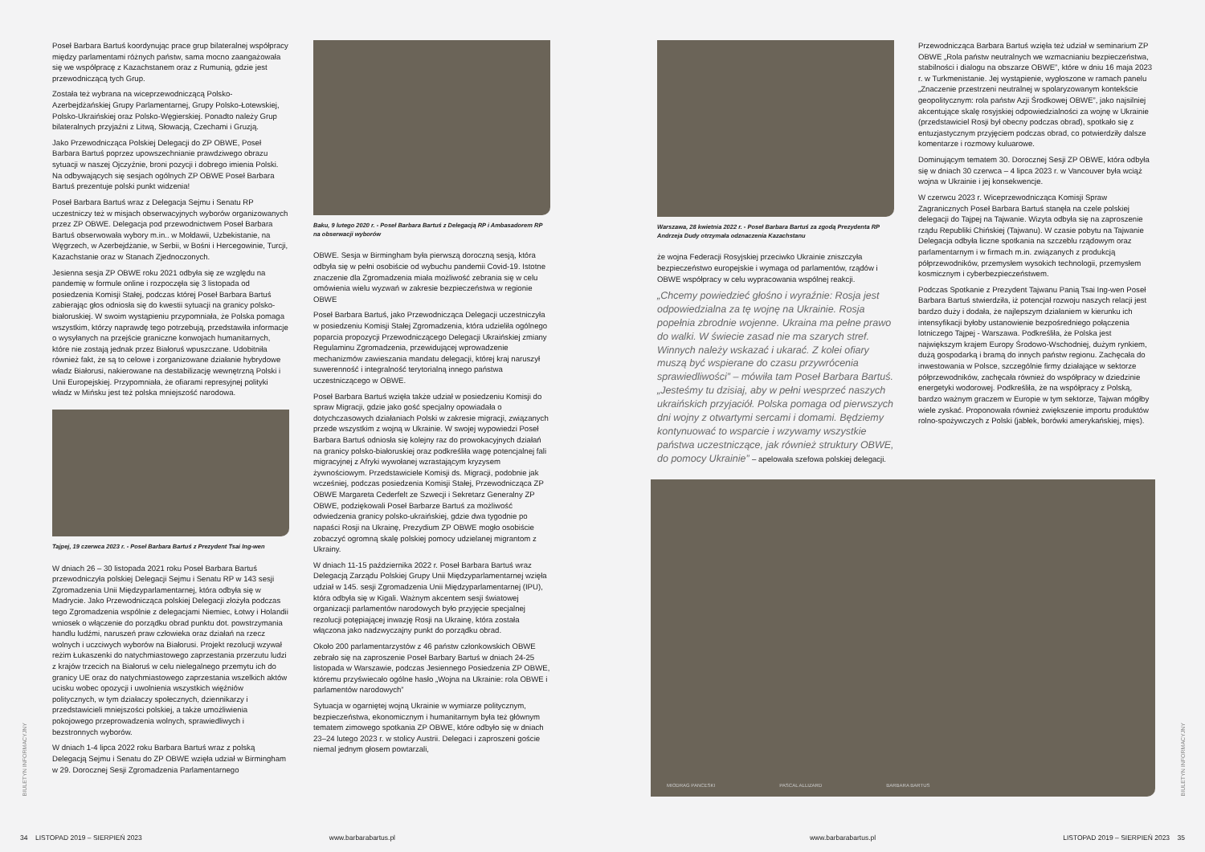BIULETYN INFORMACYJNY
Poseł Barbara Bartuś koordynując prace grup bilateralnej współpracy między parlamentami różnych państw, sama mocno zaangażowała się we współpracę z Kazachstanem oraz z Rumunią, gdzie jest przewodniczącą tych Grup.
Została też wybrana na wiceprzewodniczącą Polsko-Azerbejdżańskiej Grupy Parlamentarnej, Grupy Polsko-Łotewskiej, Polsko-Ukraińskiej oraz Polsko-Węgierskiej. Ponadto należy Grup bilateralnych przyjaźni z Litwą, Słowacją, Czechami i Gruzją.
Jako Przewodnicząca Polskiej Delegacji do ZP OBWE, Poseł Barbara Bartuś poprzez upowszechnianie prawdziwego obrazu sytuacji w naszej Ojczyźnie, broni pozycji i dobrego imienia Polski. Na odbywających się sesjach ogólnych ZP OBWE Poseł Barbara Bartuś prezentuje polski punkt widzenia!
Poseł Barbara Bartuś wraz z Delegacja Sejmu i Senatu RP uczestniczy też w misjach obserwacyjnych wyborów organizowanych przez ZP OBWE. Delegacja pod przewodnictwem Poseł Barbara Bartuś obserwowała wybory m.in.. w Mołdawii, Uzbekistanie, na Węgrzech, w Azerbejdżanie, w Serbii, w Bośni i Hercegowinie, Turcji, Kazachstanie oraz w Stanach Zjednoczonych.
Jesienna sesja ZP OBWE roku 2021 odbyła się ze względu na pandemię w formule online i rozpoczęła się 3 listopada od posiedzenia Komisji Stałej, podczas której Poseł Barbara Bartuś zabierając głos odniosła się do kwestii sytuacji na granicy polsko-białoruskiej. W swoim wystąpieniu przypomniała, że Polska pomaga wszystkim, którzy naprawdę tego potrzebują, przedstawiła informacje o wysyłanych na przejście graniczne konwojach humanitarnych, które nie zostają jednak przez Białoruś wpuszczane. Udobitniła również fakt, że są to celowe i zorganizowane działanie hybrydowe władz Białorusi, nakierowane na destabilizację wewnętrzną Polski i Unii Europejskiej. Przypomniała, że ofiarami represyjnej polityki władz w Mińsku jest też polska mniejszość narodowa.
Tajpej, 19 czerwca 2023 r. - Poseł Barbara Bartuś z Prezydent Tsai Ing-wen
W dniach 26 – 30 listopada 2021 roku Poseł Barbara Bartuś przewodniczyła polskiej Delegacji Sejmu i Senatu RP w 143 sesji Zgromadzenia Unii Międzyparlamentarnej, która odbyła się w Madrycie. Jako Przewodnicząca polskiej Delegacji złożyła podczas tego Zgromadzenia wspólnie z delegacjami Niemiec, Łotwy i Holandii wniosek o włączenie do porządku obrad punktu dot. powstrzymania handlu ludźmi, naruszeń praw człowieka oraz działań na rzecz wolnych i uczciwych wyborów na Białorusi. Projekt rezolucji wzywał reżim Łukaszenki do natychmiastowego zaprzestania przerzutu ludzi z krajów trzecich na Białoruś w celu nielegalnego przemytu ich do granicy UE oraz do natychmiastowego zaprzestania wszelkich aktów ucisku wobec opozycji i uwolnienia wszystkich więźniów politycznych, w tym działaczy społecznych, dziennikarzy i przedstawicieli mniejszości polskiej, a także umożliwienia pokojowego przeprowadzenia wolnych, sprawiedliwych i bezstronnych wyborów.
W dniach 1-4 lipca 2022 roku Barbara Bartuś wraz z polską Delegacją Sejmu i Senatu do ZP OBWE wzięła udział w Birmingham w 29. Dorocznej Sesji Zgromadzenia Parlamentarnego
Baku, 9 lutego 2020 r. - Poseł Barbara Bartuś z Delegacją RP i Ambasadorem RP na obserwacji wyborów
OBWE. Sesja w Birmingham była pierwszą doroczną sesją, która odbyła się w pełni osobiście od wybuchu pandemii Covid-19. Istotne znaczenie dla Zgromadzenia miała możliwość zebrania się w celu omówienia wielu wyzwań w zakresie bezpieczeństwa w regionie OBWE
Poseł Barbara Bartuś, jako Przewodnicząca Delegacji uczestniczyła w posiedzeniu Komisji Stałej Zgromadzenia, która udzieliła ogólnego poparcia propozycji Przewodniczącego Delegacji Ukraińskiej zmiany Regulaminu Zgromadzenia, przewidującej wprowadzenie mechanizmów zawieszania mandatu delegacji, której kraj naruszył suwerenność i integralność terytorialną innego państwa uczestniczącego w OBWE.
Poseł Barbara Bartuś wzięła także udział w posiedzeniu Komisji do spraw Migracji, gdzie jako gość specjalny opowiadała o dotychczasowych działaniach Polski w zakresie migracji, związanych przede wszystkim z wojną w Ukrainie. W swojej wypowiedzi Poseł Barbara Bartuś odniosła się kolejny raz do prowokacyjnych działań na granicy polsko-białoruskiej oraz podkreśliła wagę potencjalnej fali migracyjnej z Afryki wywołanej wzrastającym kryzysem żywnościowym. Przedstawiciele Komisji ds. Migracji, podobnie jak wcześniej, podczas posiedzenia Komisji Stałej, Przewodnicząca ZP OBWE Margareta Cederfelt ze Szwecji i Sekretarz Generalny ZP OBWE, podziękowali Poseł Barbarze Bartuś za możliwość odwiedzenia granicy polsko-ukraińskiej, gdzie dwa tygodnie po napaści Rosji na Ukrainę, Prezydium ZP OBWE mogło osobiście zobaczyć ogromną skalę polskiej pomocy udzielanej migrantom z Ukrainy.
W dniach 11-15 października 2022 r. Poseł Barbara Bartuś wraz Delegacją Zarządu Polskiej Grupy Unii Międzyparlamentarnej wzięła udział w 145. sesji Zgromadzenia Unii Międzyparlamentarnej (IPU), która odbyła się w Kigali. Ważnym akcentem sesji światowej organizacji parlamentów narodowych było przyjęcie specjalnej rezolucji potępiającej inwazję Rosji na Ukrainę, która została włączona jako nadzwyczajny punkt do porządku obrad.
Około 200 parlamentarzystów z 46 państw członkowskich OBWE zebrało się na zaproszenie Poseł Barbary Bartuś w dniach 24-25 listopada w Warszawie, podczas Jesiennego Posiedzenia ZP OBWE, któremu przyświecało ogólne hasło „Wojna na Ukrainie: rola OBWE i parlamentów narodowych”
Sytuacja w ogarniętej wojną Ukrainie w wymiarze politycznym, bezpieczeństwa, ekonomicznym i humanitarnym była też głównym tematem zimowego spotkania ZP OBWE, które odbyło się w dniach 23–24 lutego 2023 r. w stolicy Austrii. Delegaci i zaproszeni goście niemal jednym głosem powtarzali,
34 LISTOPAD 2019 – SIERPIEŃ 2023 www.barbarabartus.pl
Warszawa, 28 kwietnia 2022 r. - Poseł Barbara Bartuś za zgodą Prezydenta RP Andrzeja Dudy otrzymała odznaczenia Kazachstanu
że wojna Federacji Rosyjskiej przeciwko Ukrainie zniszczyła bezpieczeństwo europejskie i wymaga od parlamentów, rządów i OBWE współpracy w celu wypracowania wspólnej reakcji.
„Chcemy powiedzieć głośno i wyraźnie: Rosja jest odpowiedzialna za tę wojnę na Ukrainie. Rosja popełnia zbrodnie wojenne. Ukraina ma pełne prawo do walki. W świecie zasad nie ma szarych stref. Winnych należy wskazać i ukarać. Z kolei ofiary muszą być wspierane do czasu przywrócenia sprawiedliwości” – mówiła tam Poseł Barbara Bartuś. „Jesteśmy tu dzisiaj, aby w pełni wesprzeć naszych ukraińskich przyjaciół. Polska pomaga od pierwszych dni wojny z otwartymi sercami i domami. Będziemy kontynuować to wsparcie i wzywamy wszystkie państwa uczestniczące, jak również struktury OBWE, do pomocy Ukrainie” – apelowała szefowa polskiej delegacji.
Przewodnicząca Barbara Bartuś wzięła też udział w seminarium ZP OBWE „Rola państw neutralnych we wzmacnianiu bezpieczeństwa, stabilności i dialogu na obszarze OBWE”, które w dniu 16 maja 2023 r. w Turkmenistanie. Jej wystąpienie, wygłoszone w ramach panelu „Znaczenie przestrzeni neutralnej w spolaryzowanym kontekście geopolitycznym: rola państw Azji Środkowej OBWE”, jako najsilniej akcentujące skalę rosyjskiej odpowiedzialności za wojnę w Ukrainie (przedstawiciel Rosji był obecny podczas obrad), spotkało się z entuzjastycznym przyjęciem podczas obrad, co potwierdziły dalsze komentarze i rozmowy kuluarowe.
Dominującym tematem 30. Dorocznej Sesji ZP OBWE, która odbyła się w dniach 30 czerwca – 4 lipca 2023 r. w Vancouver była wciąż wojna w Ukrainie i jej konsekwencje.
W czerwcu 2023 r. Wiceprzewodnicząca Komisji Spraw Zagranicznych Poseł Barbara Bartuś stanęła na czele polskiej delegacji do Tajpej na Tajwanie. Wizyta odbyła się na zaproszenie rządu Republiki Chińskiej (Tajwanu). W czasie pobytu na Tajwanie Delegacja odbyła liczne spotkania na szczeblu rządowym oraz parlamentarnym i w firmach m.in. związanych z produkcją półprzewodników, przemysłem wysokich technologii, przemysłem kosmicznym i cyberbezpieczeństwem.
Podczas Spotkanie z Prezydent Tajwanu Panią Tsai Ing-wen Poseł Barbara Bartuś stwierdziła, iż potencjał rozwoju naszych relacji jest bardzo duży i dodała, że najlepszym działaniem w kierunku ich intensyfikacji byłoby ustanowienie bezpośredniego połączenia lotniczego Tajpej - Warszawa. Podkreśliła, że Polska jest największym krajem Europy Środowo-Wschodniej, dużym rynkiem, dużą gospodarką i bramą do innych państw regionu. Zachęcała do inwestowania w Polsce, szczególnie firmy działające w sektorze półprzewodników, zachęcała również do współpracy w dziedzinie energetyki wodorowej. Podkreśliła, że na współpracy z Polską, bardzo ważnym graczem w Europie w tym sektorze, Tajwan mógłby wiele zyskać. Proponowała również zwiększenie importu produktów rolno-spożywczych z Polski (jabłek, borówki amerykańskiej, mięs).
MIODRAG PANCESKI PASCAL ALLIZARD BARBARA BARTUS
BIULETYN INFORMACYJNY
www.barbarabartus.pl LISTOPAD 2019 – SIERPIEŃ 2023 35